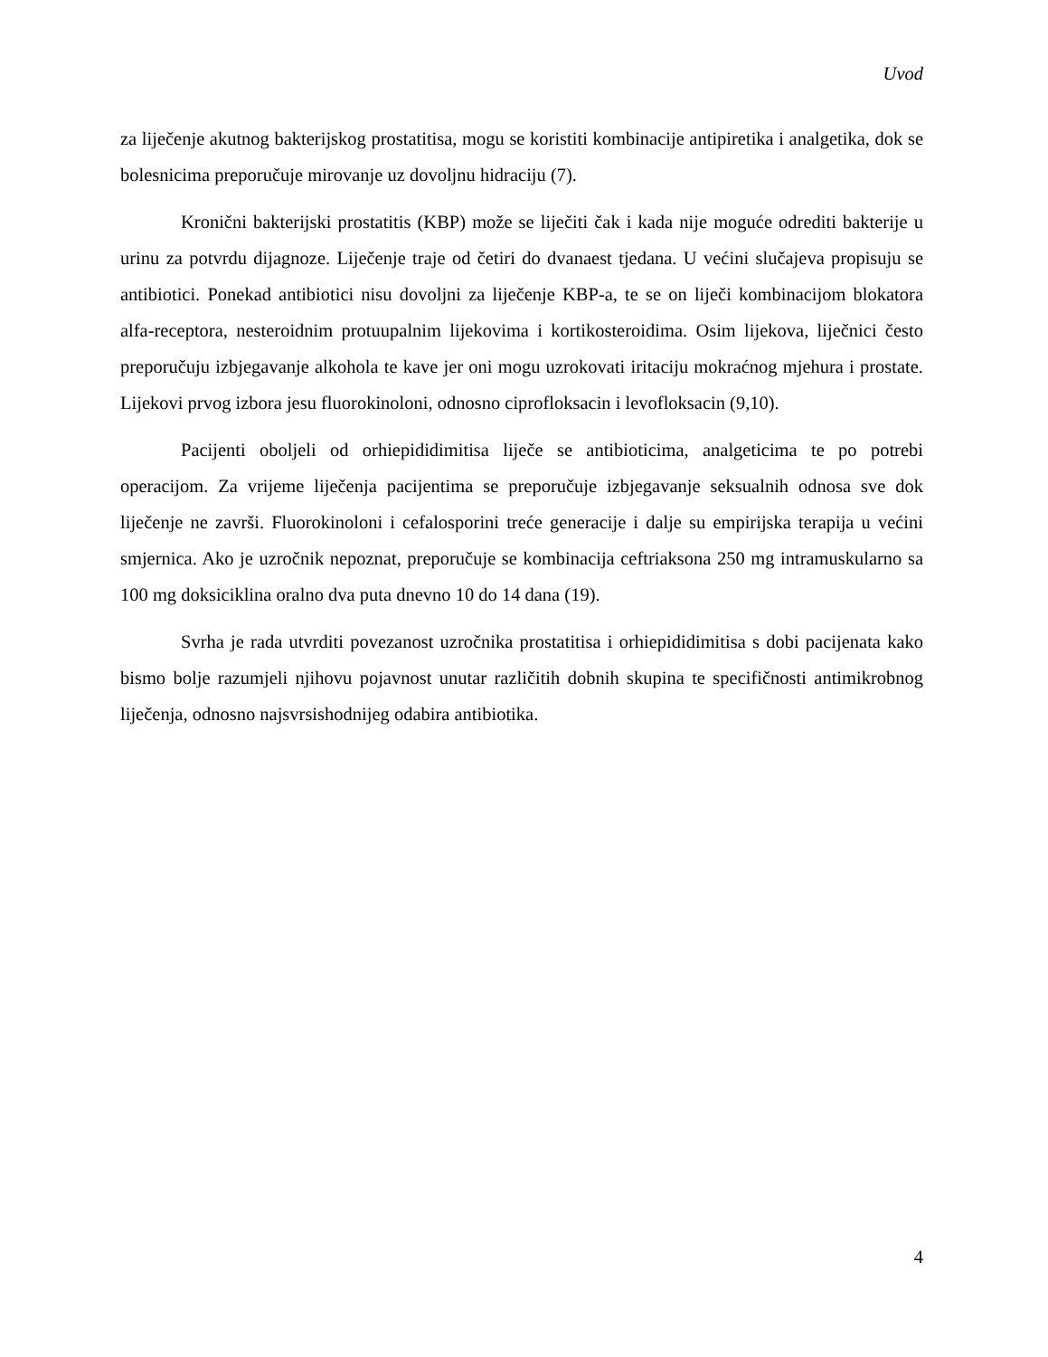Uvod
za liječenje akutnog bakterijskog prostatitisa, mogu se koristiti kombinacije antipiretika i analgetika, dok se bolesnicima preporučuje mirovanje uz dovoljnu hidraciju (7).
Kronični bakterijski prostatitis (KBP) može se liječiti čak i kada nije moguće odrediti bakterije u urinu za potvrdu dijagnoze. Liječenje traje od četiri do dvanaest tjedana. U većini slučajeva propisuju se antibiotici. Ponekad antibiotici nisu dovoljni za liječenje KBP-a, te se on liječi kombinacijom blokatora alfa-receptora, nesteroidnim protuupalnim lijekovima i kortikosteroidima. Osim lijekova, liječnici često preporučuju izbjegavanje alkohola te kave jer oni mogu uzrokovati iritaciju mokraćnog mjehura i prostate. Lijekovi prvog izbora jesu fluorokinoloni, odnosno ciprofloksacin i levofloksacin (9,10).
Pacijenti oboljeli od orhiepididimitisa liječe se antibioticima, analgeticima te po potrebi operacijom. Za vrijeme liječenja pacijentima se preporučuje izbjegavanje seksualnih odnosa sve dok liječenje ne završi. Fluorokinoloni i cefalosporini treće generacije i dalje su empirijska terapija u većini smjernica. Ako je uzročnik nepoznat, preporučuje se kombinacija ceftriaksona 250 mg intramuskularno sa 100 mg doksiciklina oralno dva puta dnevno 10 do 14 dana (19).
Svrha je rada utvrditi povezanost uzročnika prostatitisa i orhiepididimitisa s dobi pacijenata kako bismo bolje razumjeli njihovu pojavnost unutar različitih dobnih skupina te specifičnosti antimikrobnog liječenja, odnosno najsvrsishodnijeg odabira antibiotika.
4